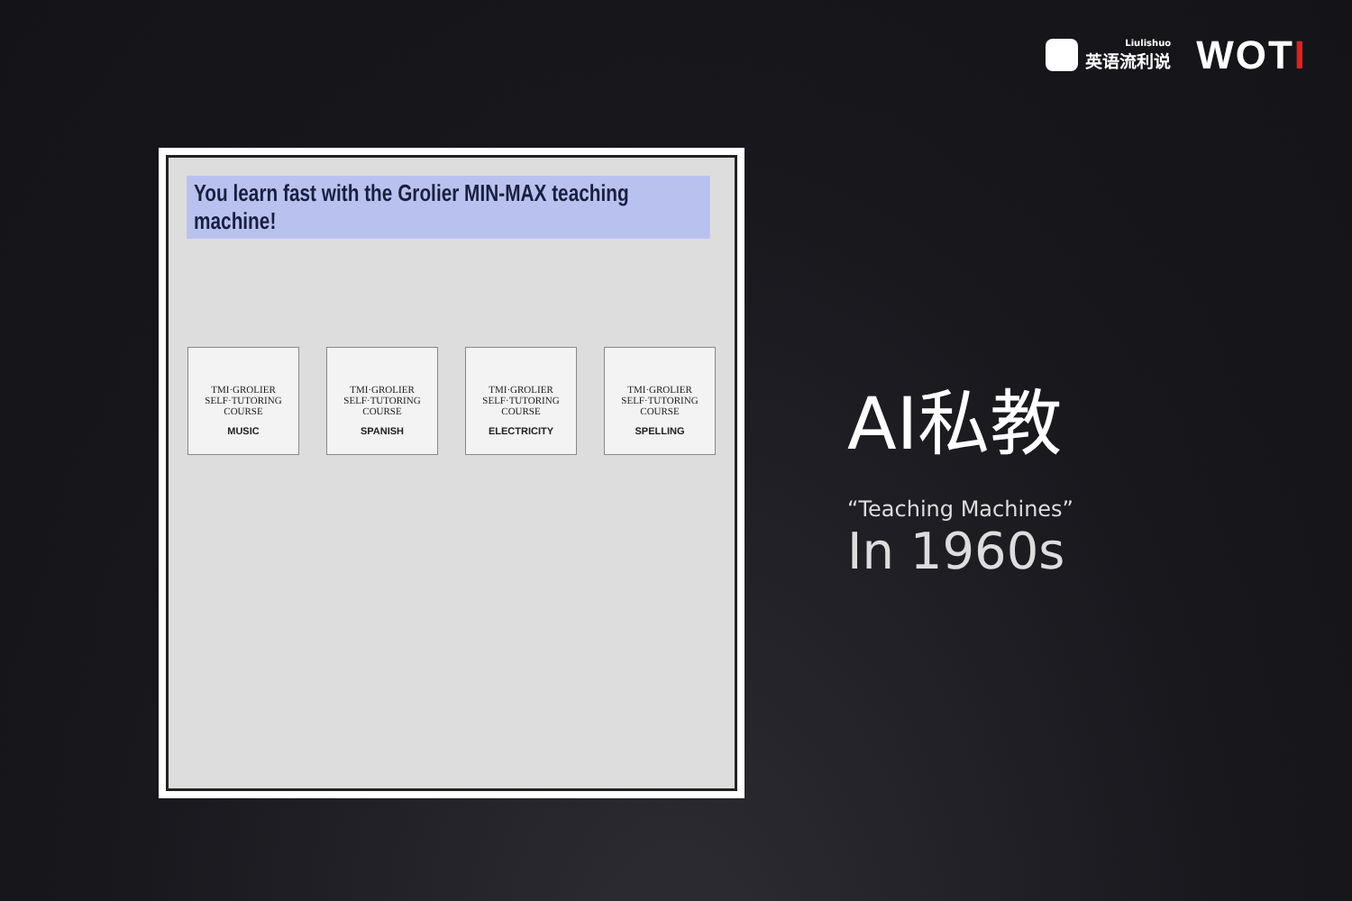Liulishuo
英语流利说
WOTI
You learn fast with the Grolier MIN-MAX teaching machine!
TMI·GROLIER SELF·TUTORING COURSE
MUSIC
TMI·GROLIER SELF·TUTORING COURSE
SPANISH
TMI·GROLIER SELF·TUTORING COURSE
ELECTRICITY
TMI·GROLIER SELF·TUTORING COURSE
SPELLING
AI私教
“Teaching Machines”
In 1960s